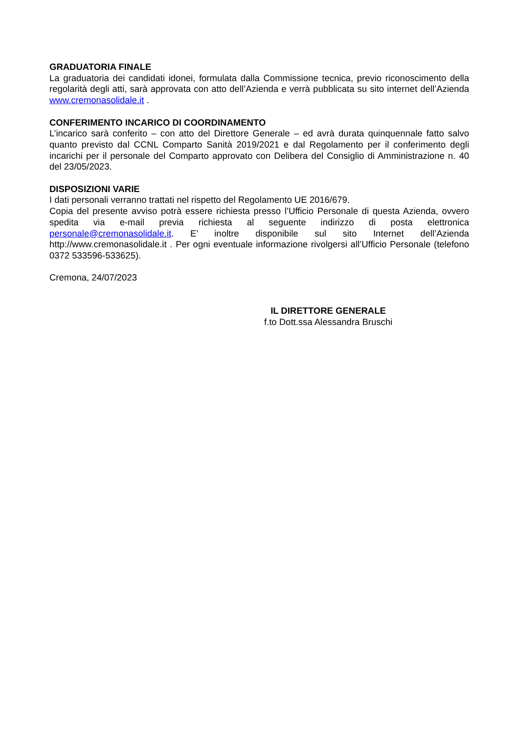GRADUATORIA FINALE
La graduatoria dei candidati idonei, formulata dalla Commissione tecnica, previo riconoscimento della regolarità degli atti, sarà approvata con atto dell’Azienda e verrà pubblicata su sito internet dell’Azienda www.cremonasolidale.it .
CONFERIMENTO INCARICO DI COORDINAMENTO
L’incarico sarà conferito – con atto del Direttore Generale – ed avrà durata quinquennale fatto salvo quanto previsto dal CCNL Comparto Sanità 2019/2021 e dal Regolamento per il conferimento degli incarichi per il personale del Comparto approvato con Delibera del Consiglio di Amministrazione n. 40 del 23/05/2023.
DISPOSIZIONI VARIE
I dati personali verranno trattati nel rispetto del Regolamento UE 2016/679.
Copia del presente avviso potrà essere richiesta presso l’Ufficio Personale di questa Azienda, ovvero spedita via e-mail previa richiesta al seguente indirizzo di posta elettronica personale@cremonasolidale.it. E’ inoltre disponibile sul sito Internet dell’Azienda http://www.cremonasolidale.it . Per ogni eventuale informazione rivolgersi all’Ufficio Personale (telefono 0372 533596-533625).
Cremona, 24/07/2023
IL DIRETTORE GENERALE
f.to Dott.ssa Alessandra Bruschi